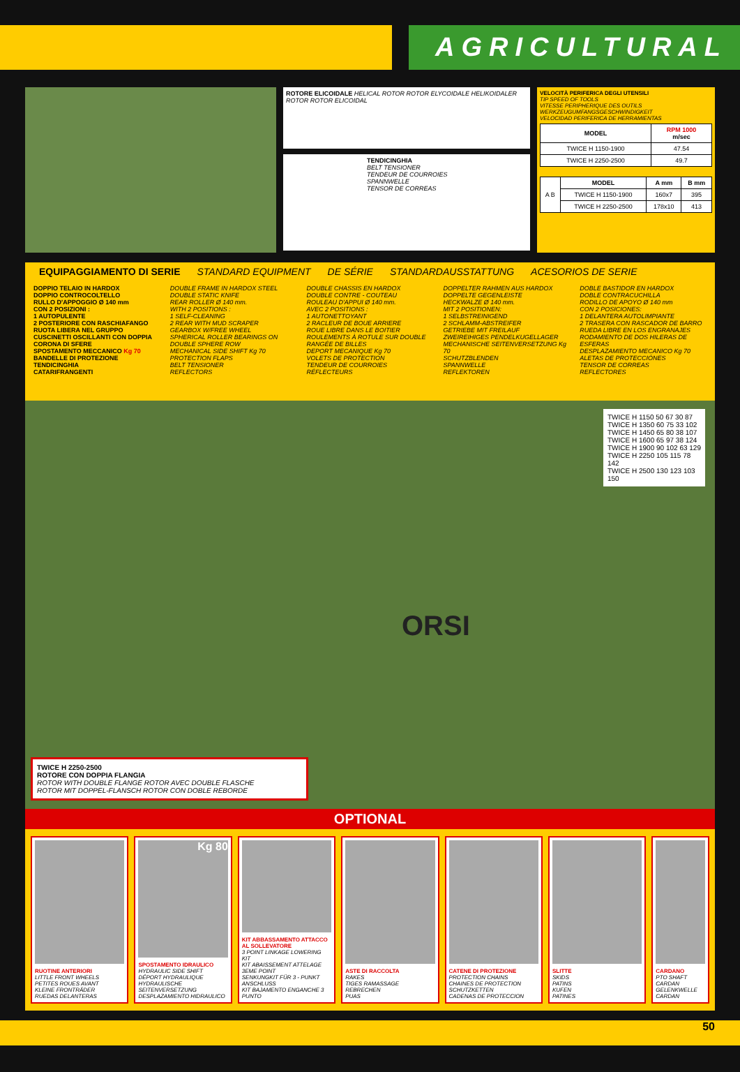AGRICULTURAL
ROTORE ELICOIDALE HELICAL ROTOR ROTOR ELYCOIDALE HELIKOIDALER ROTOR ROTOR ELICOIDAL
TENDICINGHIA
BELT TENSIONER
TENDEUR DE COURROIES
SPANNWELLE
TENSOR DE CORREAS
VELOCITÀ PERIFERICA DEGLI UTENSILI
TIP SPEED OF TOOLS
VITESSE PERIPHERIQUE DES OUTILS
WERKZEUGUMFANGSGESCHWINDIGKEIT
VELOCIDAD PERIFERICA DE HERRAMIENTAS
| MODEL | RPM 1000 m/sec |
| --- | --- |
| TWICE H 1150-1900 | 47.54 |
| TWICE H 2250-2500 | 49.7 |
| A B | MODEL | A mm | B mm |
| | TWICE H 1150-1900 | 160x7 | 395 |
| | TWICE H 2250-2500 | 178x10 | 413 |
EQUIPAGGIAMENTO DI SERIE STANDARD EQUIPMENT DE SÉRIE STANDARDAUSSTATTUNG ACESORIOS DE SERIE
DOPPIO TELAIO IN HARDOX
DOPPIO CONTROCOLTELLO
RULLO D'APPOGGIO Ø 140 mm
CON 2 POSIZIONI :
1 AUTOPULENTE
2 POSTERIORE CON RASCHIAFANGO
RUOTA LIBERA NEL GRUPPO
CUSCINETTI OSCILLANTI CON DOPPIA CORONA DI SFERE
SPOSTAMENTO MECCANICO Kg 70
BANDELLE DI PROTEZIONE
TENDICINGHIA
CATARIFRANGENTI
DOUBLE FRAME IN HARDOX STEEL
DOUBLE STATIC KNIFE
REAR ROLLER Ø 140 mm.
WITH 2 POSITIONS :
1 SELF-CLEANING
2 REAR WITH MUD SCRAPER
GEARBOX W/FREE WHEEL
SPHERICAL ROLLER BEARINGS ON DOUBLE SPHERE ROW
MECHANICAL SIDE SHIFT Kg 70
PROTECTION FLAPS
BELT TENSIONER
REFLECTORS
DOUBLE CHASSIS EN HARDOX
DOUBLE CONTRE - COUTEAU
ROULEAU D'APPUI Ø 140 mm.
AVEC 2 POSITIONS :
1 AUTONETTOYANT
2 RACLEUR DE BOUE ARRIERE
ROUE LIBRE DANS LE BOITIER
ROULEMENTS À ROTULE SUR DOUBLE RANGÉE DE BILLES
DEPORT MECANIQUE Kg 70
VOLETS DE PROTECTION
TENDEUR DE COURROIES
RÉFLECTEURS
DOPPELTER RAHMEN AUS HARDOX
DOPPELTE GEGENLEISTE
HECKWALZE Ø 140 mm.
MIT 2 POSITIONEN:
1 SELBSTREINIGEND
2 SCHLAMM-ABSTREIFER
GETRIEBE MIT FREILAUF
ZWEIREIHIGES PENDELKUGELLAGER
MECHANISCHE SEITENVERSETZUNG Kg 70
SCHUTZBLENDEN
SPANNWELLE
REFLEKTOREN
DOBLE BASTIDOR EN HARDOX
DOBLE CONTRACUCHILLA
RODILLO DE APOYO Ø 140 mm
CON 2 POSICIONES:
1 DELANTERA AUTOLIMPIANTE
2 TRASERA CON RASCADOR DE BARRO
RUEDA LIBRE EN LOS ENGRANAJES
RODAMIENTO DE DOS HILERAS DE ESFERAS
DESPLAZAMIENTO MECANICO Kg 70
ALETAS DE PROTECCIÓNES
TENSOR DE CORREAS
REFLECTORES
TWICE H 1150 50 67 30 87
TWICE H 1350 60 75 33 102
TWICE H 1450 65 80 38 107
TWICE H 1600 65 97 38 124
TWICE H 1900 90 102 63 129
TWICE H 2250 105 115 78 142
TWICE H 2500 130 123 103 150
ORSI
TWICE H 2250-2500
ROTORE CON DOPPIA FLANGIA
ROTOR WITH DOUBLE FLANGE ROTOR AVEC DOUBLE FLASCHE
ROTOR MIT DOPPEL-FLANSCH ROTOR CON DOBLE REBORDE
OPTIONAL
RUOTINE ANTERIORI
LITTLE FRONT WHEELS
PETITES ROUES AVANT
KLEINE FRONTRÄDER
RUEDAS DELANTERAS
Kg 80
SPOSTAMENTO IDRAULICO
HYDRAULIC SIDE SHIFT
DÉPORT HYDRAULIQUE
HYDRAULISCHE SEITENVERSETZUNG
DESPLAZAMIENTO HIDRAULICO
KIT ABBASSAMENTO ATTACCO AL SOLLEVATORE
3 POINT LINKAGE LOWERING KIT
KIT ABAISSEMENT ATTELAGE 3EME POINT
SENKUNGKIT FÜR 3 - PUNKT ANSCHLUSS
KIT BAJAMENTO ENGANCHE 3 PUNTO
ASTE DI RACCOLTA
RAKES
TIGES RAMASSAGE
REBRECHEN
PUAS
CATENE DI PROTEZIONE
PROTECTION CHAINS
CHAINES DE PROTECTION
SCHUTZKETTEN
CADENAS DE PROTECCION
SLITTE
SKIDS
PATINS
KUFEN
PATINES
CARDANO
PTO SHAFT
CARDAN
GELENKWELLE
CARDAN
50